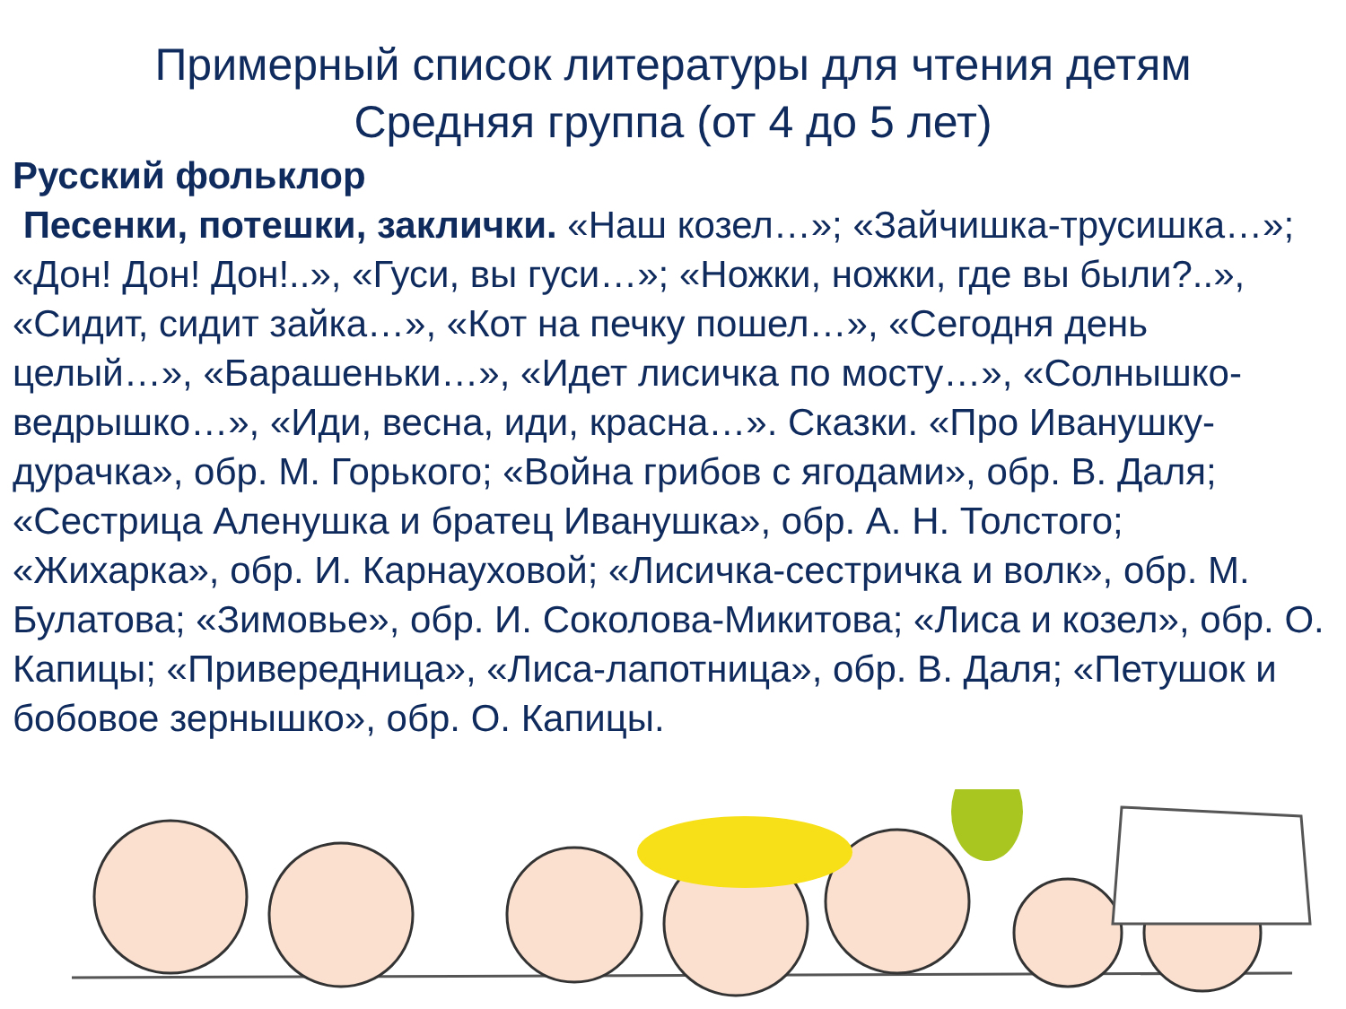Примерный список литературы для чтения детям
Средняя группа (от 4 до 5 лет)
Русский фольклор
Песенки, потешки, заклички. «Наш козел…»; «Зайчишка-трусишка…»; «Дон! Дон! Дон!..», «Гуси, вы гуси…»; «Ножки, ножки, где вы были?..», «Сидит, сидит зайка…», «Кот на печку пошел…», «Сегодня день целый…», «Барашеньки…», «Идет лисичка по мосту…», «Солнышко-ведрышко…», «Иди, весна, иди, красна…». Сказки. «Про Иванушку-дурачка», обр. М. Горького; «Война грибов с ягодами», обр. В. Даля; «Сестрица Аленушка и братец Иванушка», обр. А. Н. Толстого; «Жихарка», обр. И. Карнауховой; «Лисичка-сестричка и волк», обр. М. Булатова; «Зимовье», обр. И. Соколова-Микитова; «Лиса и козел», обр. О. Капицы; «Привередница», «Лиса-лапотница», обр. В. Даля; «Петушок и бобовое зернышко», обр. О. Капицы.